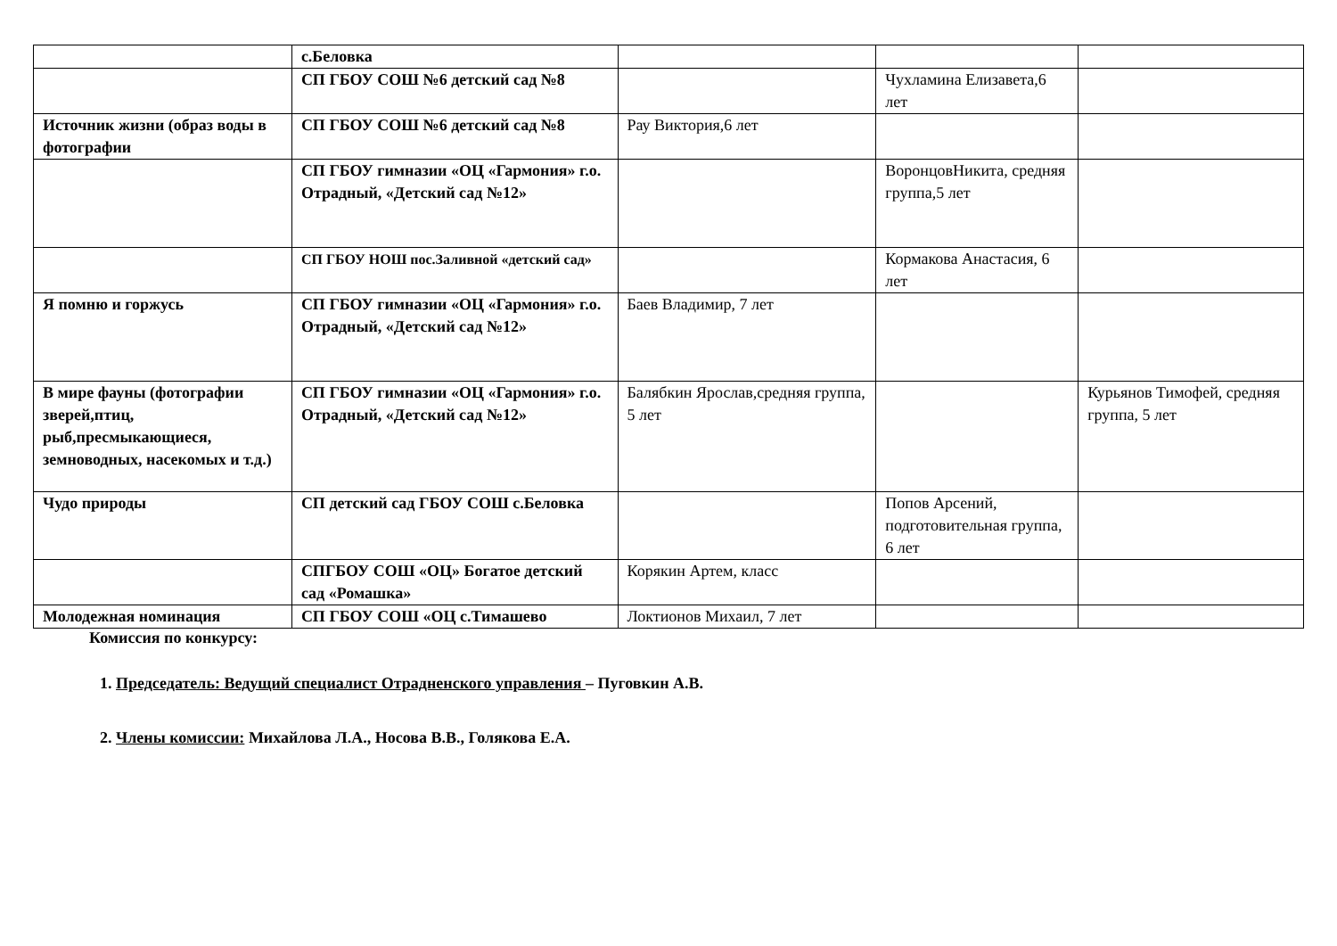| | с.Беловка | | | |
| | СП ГБОУ СОШ №6 детский сад №8 | | Чухламина Елизавета,6 лет | |
| Источник жизни (образ воды в фотографии | СП ГБОУ СОШ №6 детский сад №8 | Рау Виктория,6 лет | | |
| | СП ГБОУ гимназии «ОЦ «Гармония» г.о. Отрадный, «Детский сад №12» | | ВоронцовНикита, средняя группа,5 лет | |
| | СП ГБОУ НОШ пос.Заливной «детский сад» | | Кормакова Анастасия, 6 лет | |
| Я помню и горжусь | СП ГБОУ гимназии «ОЦ «Гармония» г.о. Отрадный, «Детский сад №12» | Баев Владимир, 7 лет | | |
| В мире фауны (фотографии зверей,птиц, рыб,пресмыкающиеся, земноводных, насекомых и т.д.) | СП ГБОУ гимназии «ОЦ «Гармония» г.о. Отрадный, «Детский сад №12» | Балябкин Ярослав,средняя группа, 5 лет | | Курьянов Тимофей, средняя группа, 5 лет |
| Чудо природы | СП детский сад ГБОУ СОШ с.Беловка | | Попов Арсений, подготовительная группа, 6 лет | |
| | СПГБОУ СОШ «ОЦ» Богатое детский сад «Ромашка» | Корякин Артем, класс | | |
| Молодежная номинация | СП ГБОУ СОШ «ОЦ с.Тимашево | Локтионов Михаил, 7 лет | | |
Комиссия по конкурсу:
1. Председатель: Ведущий специалист Отрадненского управления – Пуговкин А.В.
2. Члены комиссии: Михайлова Л.А., Носова В.В., Голякова Е.А.